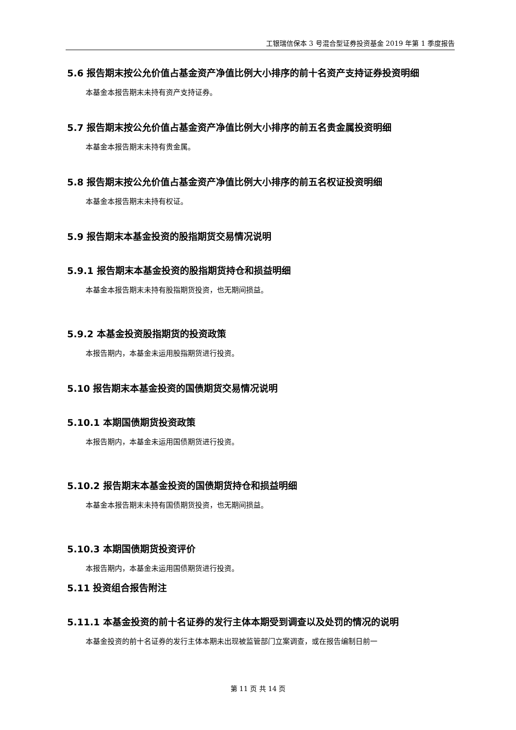工银瑞信保本 3 号混合型证券投资基金 2019 年第 1 季度报告
5.6 报告期末按公允价值占基金资产净值比例大小排序的前十名资产支持证券投资明细
本基金本报告期末未持有资产支持证券。
5.7 报告期末按公允价值占基金资产净值比例大小排序的前五名贵金属投资明细
本基金本报告期末未持有贵金属。
5.8 报告期末按公允价值占基金资产净值比例大小排序的前五名权证投资明细
本基金本报告期末未持有权证。
5.9 报告期末本基金投资的股指期货交易情况说明
5.9.1 报告期末本基金投资的股指期货持仓和损益明细
本基金本报告期末未持有股指期货投资，也无期间损益。
5.9.2 本基金投资股指期货的投资政策
本报告期内，本基金未运用股指期货进行投资。
5.10 报告期末本基金投资的国债期货交易情况说明
5.10.1 本期国债期货投资政策
本报告期内，本基金未运用国债期货进行投资。
5.10.2 报告期末本基金投资的国债期货持仓和损益明细
本基金本报告期末未持有国债期货投资，也无期间损益。
5.10.3 本期国债期货投资评价
本报告期内，本基金未运用国债期货进行投资。
5.11 投资组合报告附注
5.11.1 本基金投资的前十名证券的发行主体本期受到调查以及处罚的情况的说明
本基金投资的前十名证券的发行主体本期未出现被监管部门立案调查，或在报告编制日前一
第 11 页 共 14 页